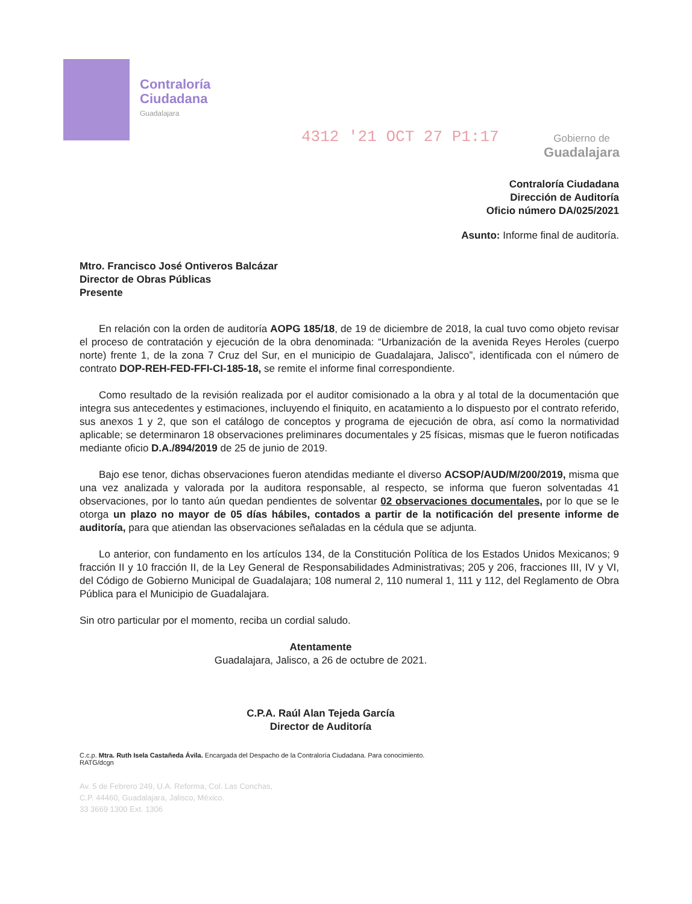Contraloría
Ciudadana
Guadalajara
4312 '21 OCT 27 P1:17 Gobierno de
Guadalajara
Contraloría Ciudadana
Dirección de Auditoría
Oficio número DA/025/2021
Asunto: Informe final de auditoría.
Mtro. Francisco José Ontiveros Balcázar
Director de Obras Públicas
Presente
En relación con la orden de auditoría AOPG 185/18, de 19 de diciembre de 2018, la cual tuvo como objeto revisar el proceso de contratación y ejecución de la obra denominada: “Urbanización de la avenida Reyes Heroles (cuerpo norte) frente 1, de la zona 7 Cruz del Sur, en el municipio de Guadalajara, Jalisco”, identificada con el número de contrato DOP-REH-FED-FFI-CI-185-18, se remite el informe final correspondiente.
Como resultado de la revisión realizada por el auditor comisionado a la obra y al total de la documentación que integra sus antecedentes y estimaciones, incluyendo el finiquito, en acatamiento a lo dispuesto por el contrato referido, sus anexos 1 y 2, que son el catálogo de conceptos y programa de ejecución de obra, así como la normatividad aplicable; se determinaron 18 observaciones preliminares documentales y 25 físicas, mismas que le fueron notificadas mediante oficio D.A./894/2019 de 25 de junio de 2019.
Bajo ese tenor, dichas observaciones fueron atendidas mediante el diverso ACSOP/AUD/M/200/2019, misma que una vez analizada y valorada por la auditora responsable, al respecto, se informa que fueron solventadas 41 observaciones, por lo tanto aún quedan pendientes de solventar 02 observaciones documentales, por lo que se le otorga un plazo no mayor de 05 días hábiles, contados a partir de la notificación del presente informe de auditoría, para que atiendan las observaciones señaladas en la cédula que se adjunta.
Lo anterior, con fundamento en los artículos 134, de la Constitución Política de los Estados Unidos Mexicanos; 9 fracción II y 10 fracción II, de la Ley General de Responsabilidades Administrativas; 205 y 206, fracciones III, IV y VI, del Código de Gobierno Municipal de Guadalajara; 108 numeral 2, 110 numeral 1, 111 y 112, del Reglamento de Obra Pública para el Municipio de Guadalajara.
Sin otro particular por el momento, reciba un cordial saludo.
Atentamente
Guadalajara, Jalisco, a 26 de octubre de 2021.
C.P.A. Raúl Alan Tejeda García
Director de Auditoría
C.c.p. Mtra. Ruth Isela Castañeda Ávila. Encargada del Despacho de la Contraloría Ciudadana. Para conocimiento.
RATG/dcgn
Av. 5 de Febrero 249, U.A. Reforma, Col. Las Conchas,
C.P. 44460, Guadalajara, Jalisco, México.
33 3669 1300 Ext. 1306